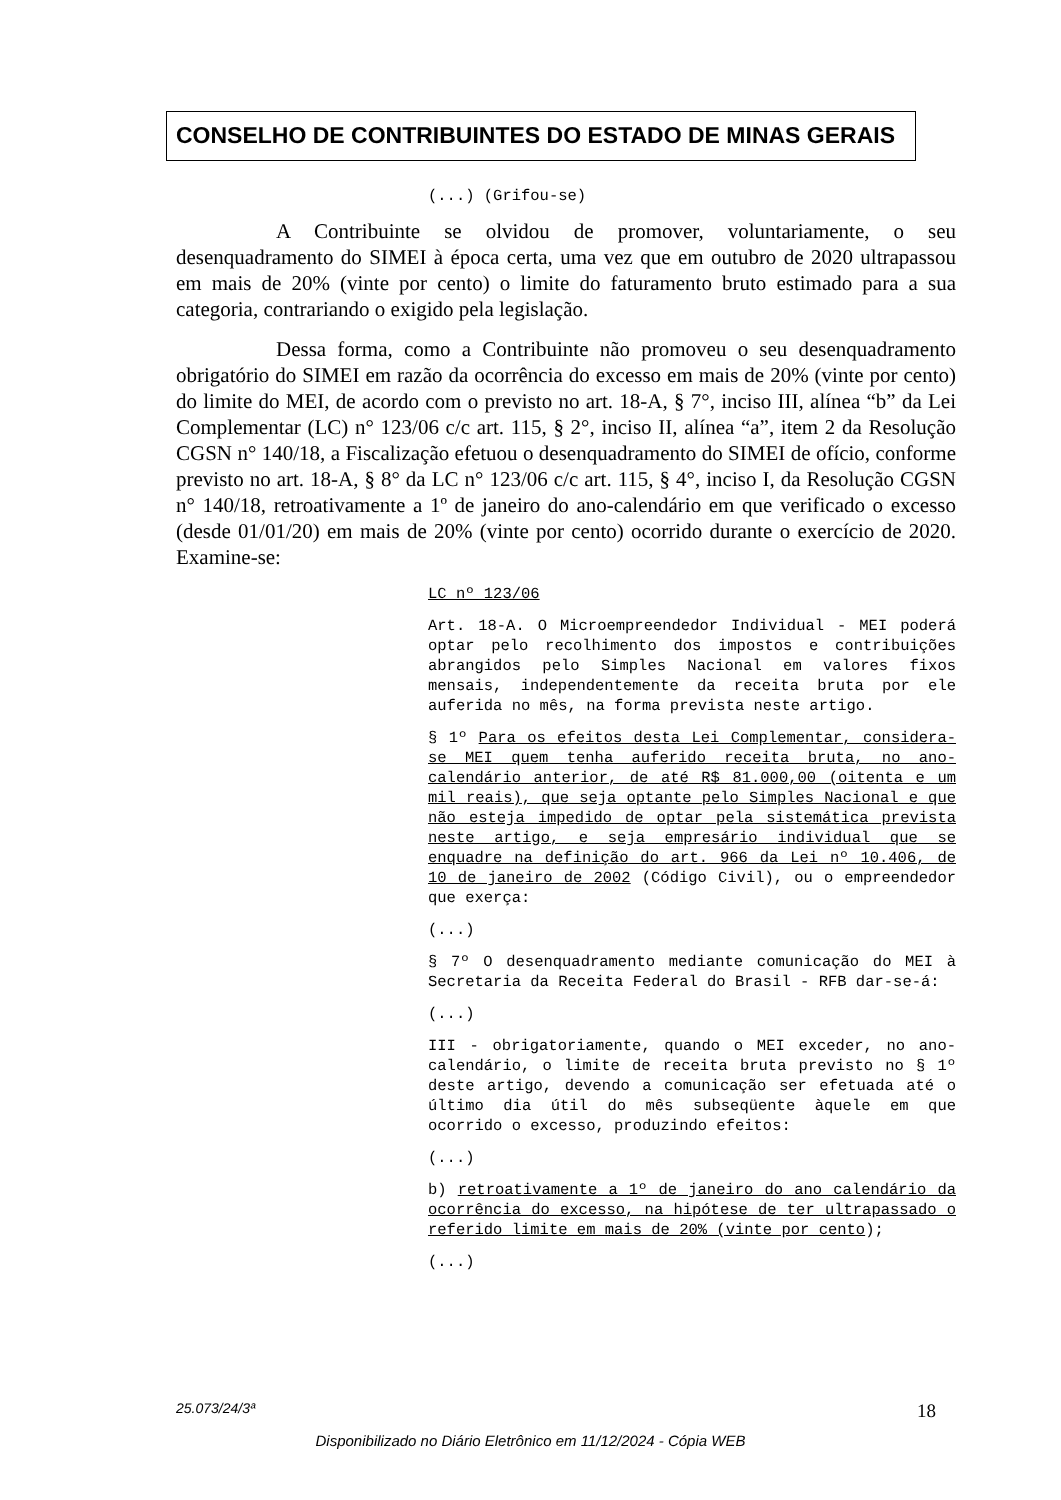CONSELHO DE CONTRIBUINTES DO ESTADO DE MINAS GERAIS
(...) (Grifou-se)
A Contribuinte se olvidou de promover, voluntariamente, o seu desenquadramento do SIMEI à época certa, uma vez que em outubro de 2020 ultrapassou em mais de 20% (vinte por cento) o limite do faturamento bruto estimado para a sua categoria, contrariando o exigido pela legislação.
Dessa forma, como a Contribuinte não promoveu o seu desenquadramento obrigatório do SIMEI em razão da ocorrência do excesso em mais de 20% (vinte por cento) do limite do MEI, de acordo com o previsto no art. 18-A, § 7°, inciso III, alínea “b” da Lei Complementar (LC) n° 123/06 c/c art. 115, § 2°, inciso II, alínea “a”, item 2 da Resolução CGSN n° 140/18, a Fiscalização efetuou o desenquadramento do SIMEI de ofício, conforme previsto no art. 18-A, § 8° da LC n° 123/06 c/c art. 115, § 4°, inciso I, da Resolução CGSN n° 140/18, retroativamente a 1º de janeiro do ano-calendário em que verificado o excesso (desde 01/01/20) em mais de 20% (vinte por cento) ocorrido durante o exercício de 2020. Examine-se:
LC nº 123/06
Art. 18-A. O Microempreendedor Individual - MEI poderá optar pelo recolhimento dos impostos e contribuições abrangidos pelo Simples Nacional em valores fixos mensais, independentemente da receita bruta por ele auferida no mês, na forma prevista neste artigo.
§ 1º Para os efeitos desta Lei Complementar, considera-se MEI quem tenha auferido receita bruta, no ano-calendário anterior, de até R$ 81.000,00 (oitenta e um mil reais), que seja optante pelo Simples Nacional e que não esteja impedido de optar pela sistemática prevista neste artigo, e seja empresário individual que se enquadre na definição do art. 966 da Lei nº 10.406, de 10 de janeiro de 2002 (Código Civil), ou o empreendedor que exerça:
(...)
§ 7º O desenquadramento mediante comunicação do MEI à Secretaria da Receita Federal do Brasil - RFB dar-se-á:
(...)
III - obrigatoriamente, quando o MEI exceder, no ano-calendário, o limite de receita bruta previsto no § 1º deste artigo, devendo a comunicação ser efetuada até o último dia útil do mês subseqüente àquele em que ocorrido o excesso, produzindo efeitos:
(...)
b) retroativamente a 1º de janeiro do ano calendário da ocorrência do excesso, na hipótese de ter ultrapassado o referido limite em mais de 20% (vinte por cento);
(...)
25.073/24/3ª 18
Disponibilizado no Diário Eletrônico em 11/12/2024 - Cópia WEB